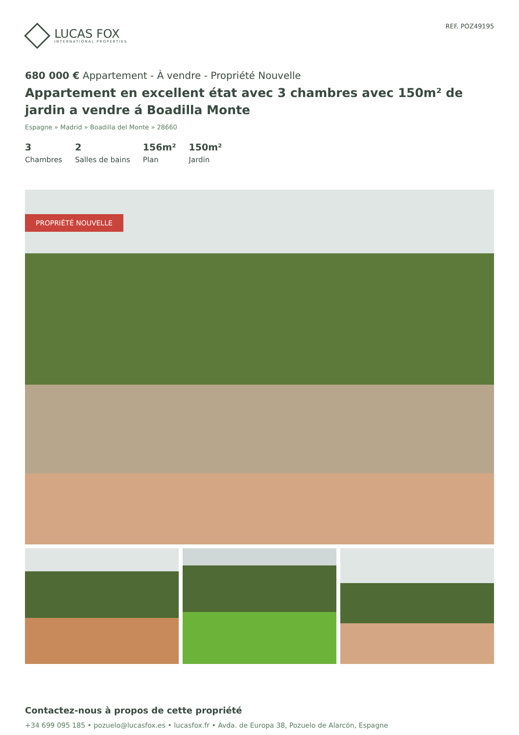LUCAS FOX
INTERNATIONAL PROPERTIES
REF. POZ49195
680 000 € Appartement - À vendre - Propriété Nouvelle
Appartement en excellent état avec 3 chambres avec 150m² de jardin a vendre á Boadilla Monte
Espagne » Madrid » Boadilla del Monte » 28660
3
Chambres
2
Salles de bains
156m²
Plan
150m²
Jardin
PROPRIÉTÉ NOUVELLE
Contactez-nous à propos de cette propriété
+34 699 095 185 • pozuelo@lucasfox.es • lucasfox.fr • Avda. de Europa 38, Pozuelo de Alarcón, Espagne